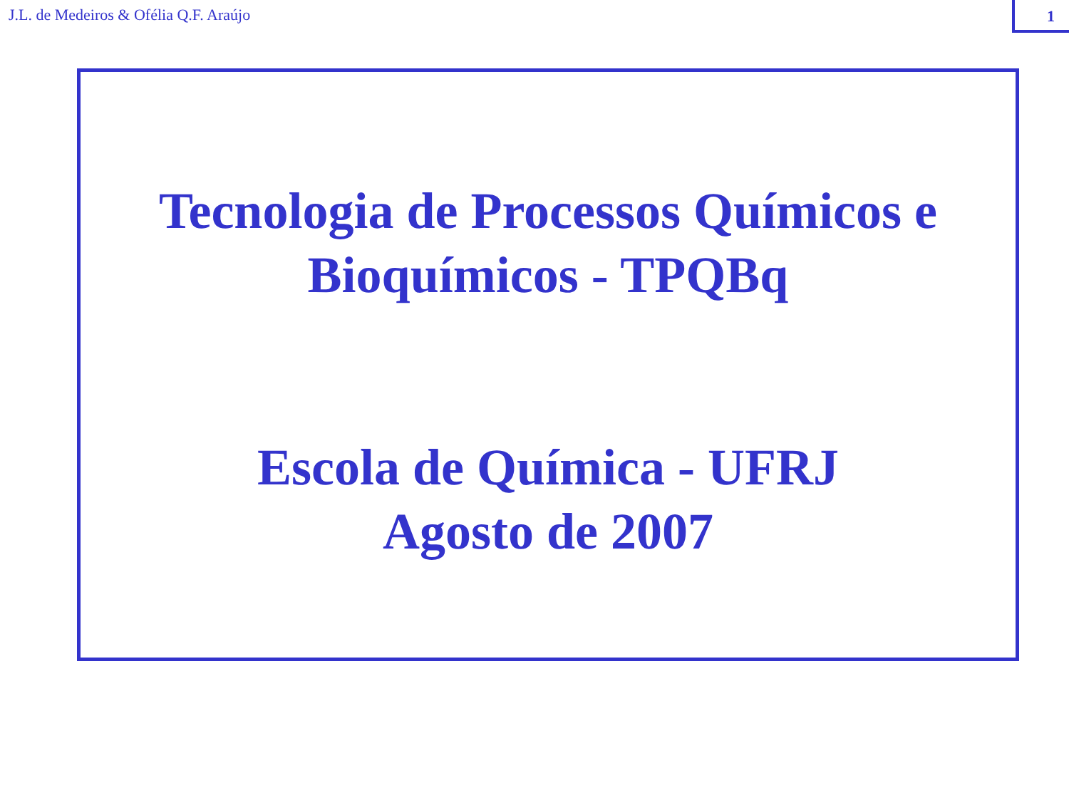J.L. de Medeiros & Ofélia Q.F. Araújo
1
Tecnologia de Processos Químicos e
Bioquímicos - TPQBq
Escola de Química - UFRJ
Agosto de 2007